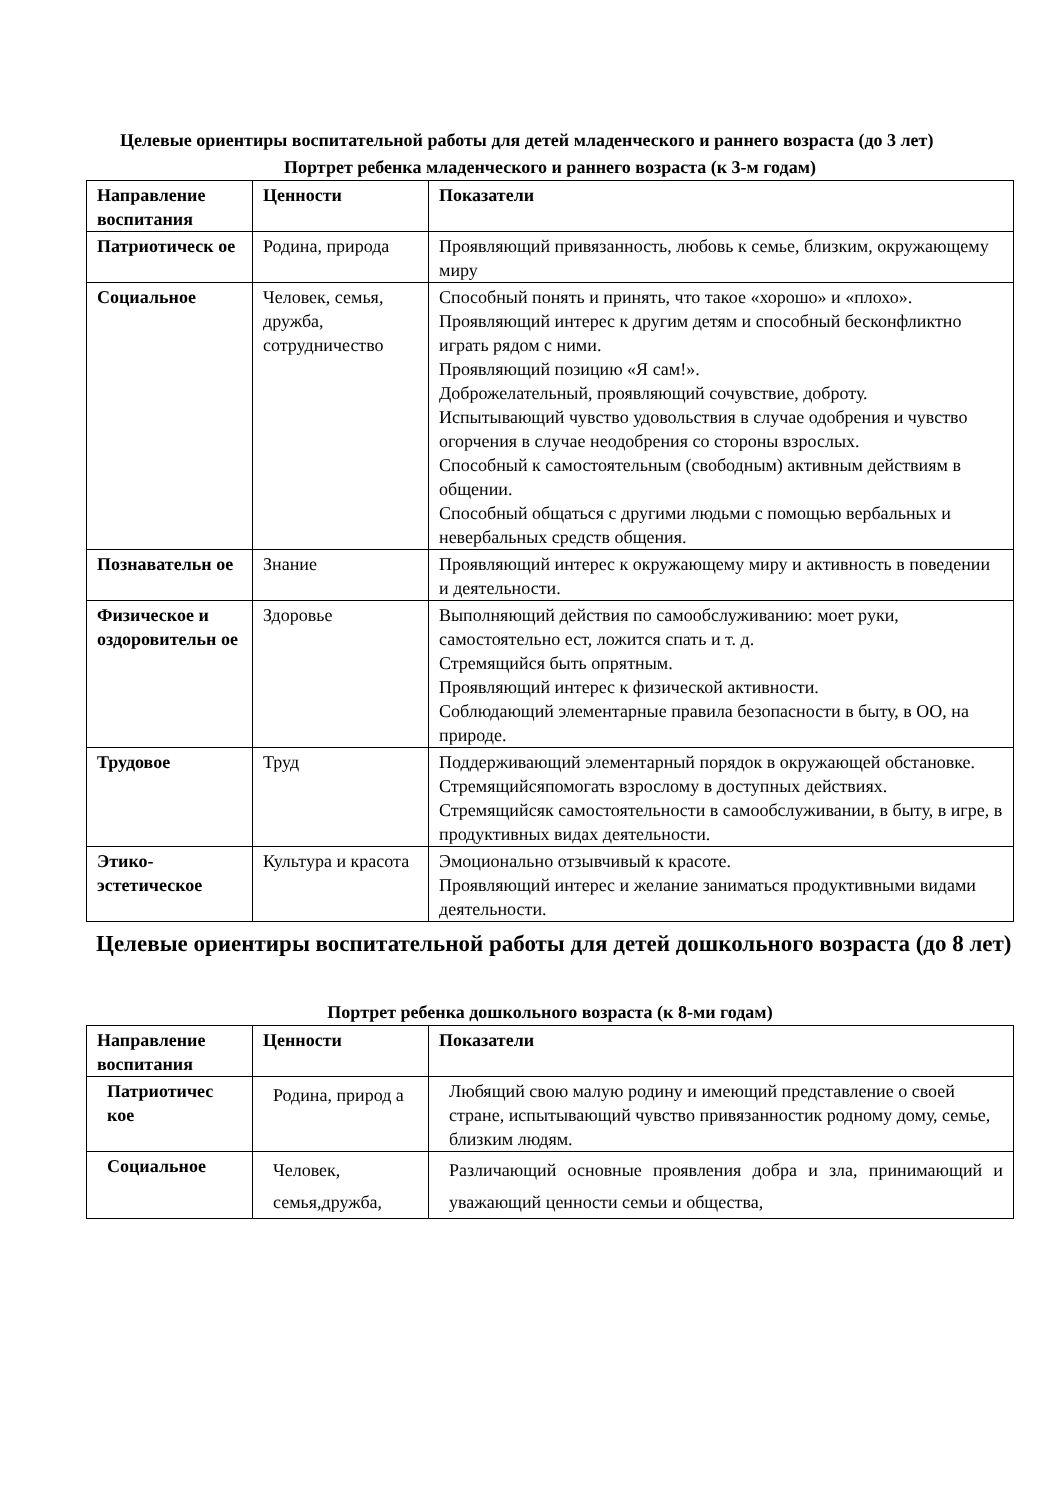Целевые ориентиры воспитательной работы для детей младенческого и раннего возраста (до 3 лет)
Портрет ребенка младенческого и раннего возраста (к 3-м годам)
| Направление воспитания | Ценности | Показатели |
| --- | --- | --- |
| Патриотическ ое | Родина, природа | Проявляющий привязанность, любовь к семье, близким, окружающему миру |
| Социальное | Человек, семья, дружба, сотрудничество | Способный понять и принять, что такое «хорошо» и «плохо». Проявляющий интерес к другим детям и способный бесконфликтно играть рядом с ними. Проявляющий позицию «Я сам!». Доброжелательный, проявляющий сочувствие, доброту. Испытывающий чувство удовольствия в случае одобрения и чувство огорчения в случае неодобрения со стороны взрослых. Способный к самостоятельным (свободным) активным действиям в общении. Способный общаться с другими людьми с помощью вербальных и невербальных средств общения. |
| Познавательн ое | Знание | Проявляющий интерес к окружающему миру и активность в поведении и деятельности. |
| Физическое и оздоровительн ое | Здоровье | Выполняющий действия по самообслуживанию: моет руки, самостоятельно ест, ложится спать и т. д. Стремящийся быть опрятным. Проявляющий интерес к физической активности. Соблюдающий элементарные правила безопасности в быту, в ОО, на природе. |
| Трудовое | Труд | Поддерживающий элементарный порядок в окружающей обстановке. Стремящийсяпомогать взрослому в доступных действиях. Стремящийсяк самостоятельности в самообслуживании, в быту, в игре, в продуктивных видах деятельности. |
| Этико-эстетическое | Культура и красота | Эмоционально отзывчивый к красоте. Проявляющий интерес и желание заниматься продуктивными видами деятельности. |
Целевые ориентиры воспитательной работы для детей дошкольного возраста (до 8 лет)
Портрет ребенка дошкольного возраста (к 8-ми годам)
| Направление воспитания | Ценности | Показатели |
| --- | --- | --- |
| Патриотичес кое | Родина, природ а | Любящий свою малую родину и имеющий представление о своей стране, испытывающий чувство привязанностик родному дому, семье, близким людям. |
| Социальное | Человек, семья,дружба, | Различающий основные проявления добра и зла, принимающий и уважающий ценности семьи и общества, |